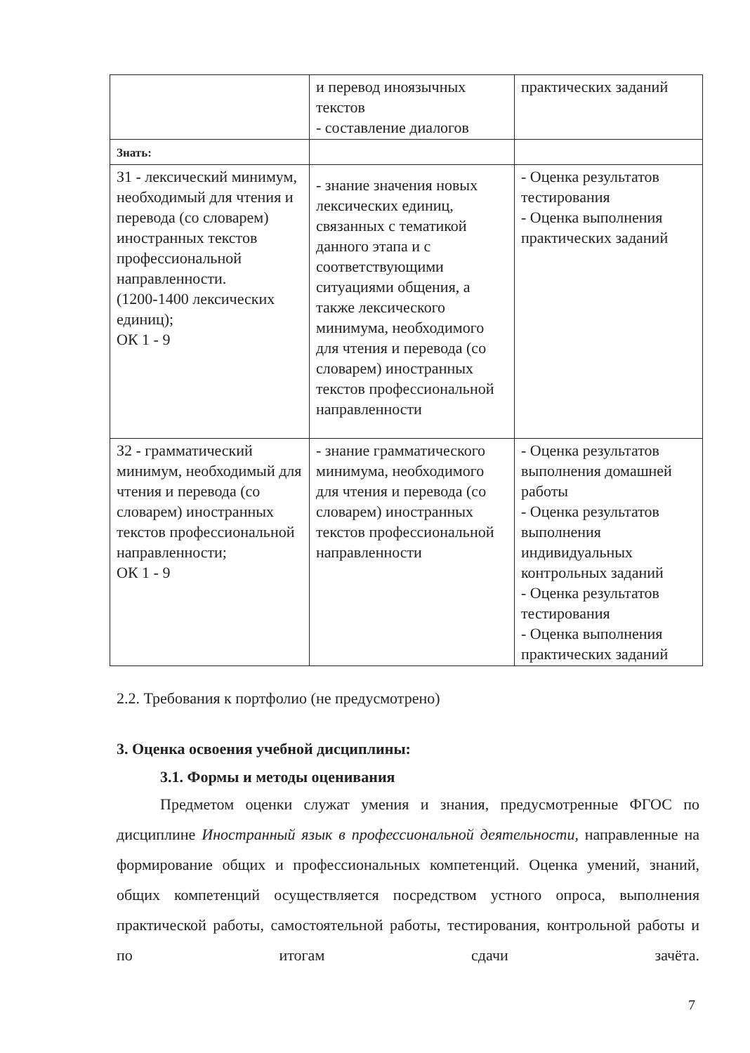| | и перевод иноязычных текстов - составление диалогов | практических заданий |
| Знать: | | |
| З1 - лексический минимум, необходимый для чтения и перевода (со словарем) иностранных текстов профессиональной направленности. (1200-1400 лексических единиц); ОК 1 - 9 | - знание значения новых лексических единиц, связанных с тематикой данного этапа и с соответствующими ситуациями общения, а также лексического минимума, необходимого для чтения и перевода (со словарем) иностранных текстов профессиональной направленности | - Оценка результатов тестирования - Оценка выполнения практических заданий |
| З2 - грамматический минимум, необходимый для чтения и перевода (со словарем) иностранных текстов профессиональной направленности; ОК 1 - 9 | - знание грамматического минимума, необходимого для чтения и перевода (со словарем) иностранных текстов профессиональной направленности | - Оценка результатов выполнения домашней работы - Оценка результатов выполнения индивидуальных контрольных заданий - Оценка результатов тестирования - Оценка выполнения практических заданий |
2.2. Требования к портфолио (не предусмотрено)
3. Оценка освоения учебной дисциплины:
3.1. Формы и методы оценивания
Предметом оценки служат умения и знания, предусмотренные ФГОС по дисциплине Иностранный язык в профессиональной деятельности, направленные на формирование общих и профессиональных компетенций. Оценка умений, знаний, общих компетенций осуществляется посредством устного опроса, выполнения практической работы, самостоятельной работы, тестирования, контрольной работы и по итогам сдачи зачёта.
7